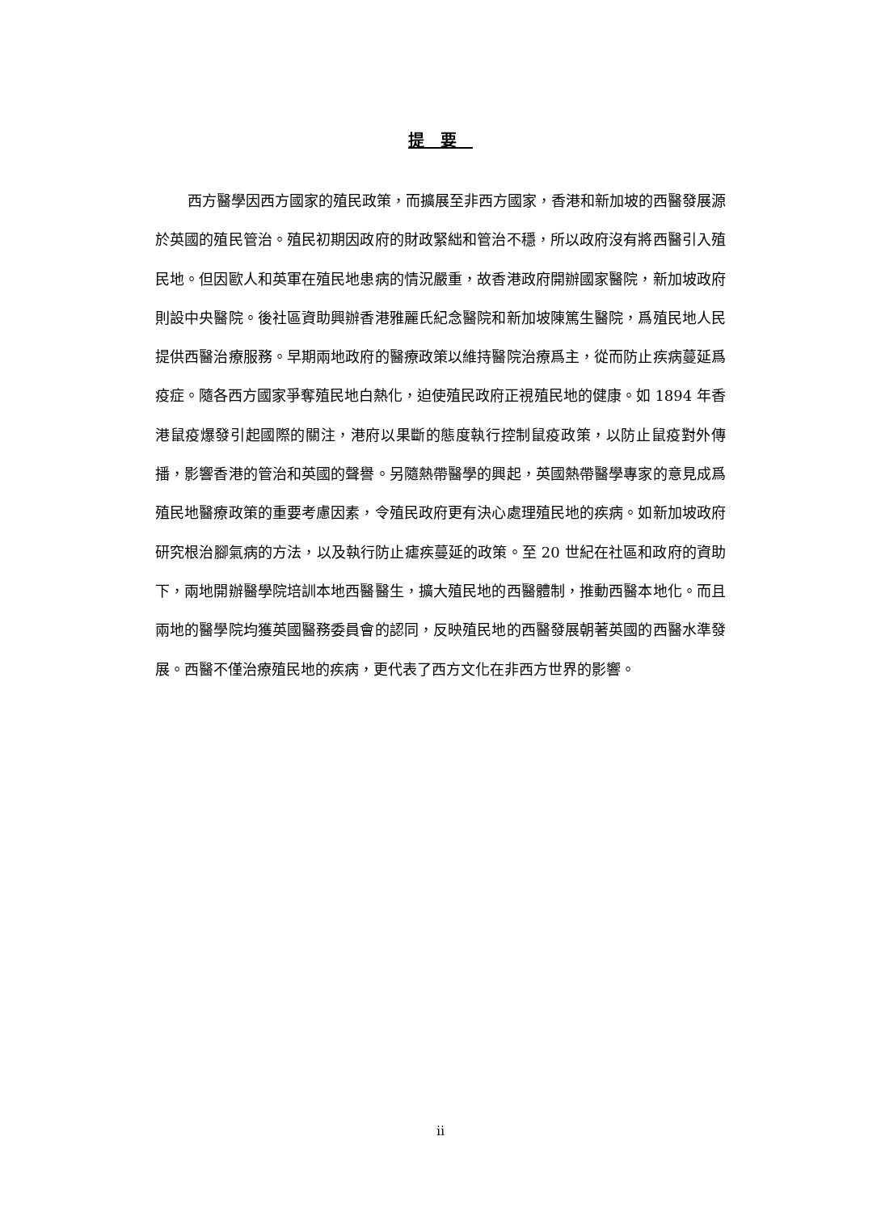提要
西方醫學因西方國家的殖民政策，而擴展至非西方國家，香港和新加坡的西醫發展源於英國的殖民管治。殖民初期因政府的財政緊絀和管治不穩，所以政府沒有將西醫引入殖民地。但因歐人和英軍在殖民地患病的情況嚴重，故香港政府開辦國家醫院，新加坡政府則設中央醫院。後社區資助興辦香港雅麗氏紀念醫院和新加坡陳篤生醫院，爲殖民地人民提供西醫治療服務。早期兩地政府的醫療政策以維持醫院治療爲主，從而防止疾病蔓延爲疫症。隨各西方國家爭奪殖民地白熱化，迫使殖民政府正視殖民地的健康。如 1894 年香港鼠疫爆發引起國際的關注，港府以果斷的態度執行控制鼠疫政策，以防止鼠疫對外傳播，影響香港的管治和英國的聲譽。另隨熱帶醫學的興起，英國熱帶醫學專家的意見成爲殖民地醫療政策的重要考慮因素，令殖民政府更有決心處理殖民地的疾病。如新加坡政府研究根治腳氣病的方法，以及執行防止瘧疾蔓延的政策。至 20 世紀在社區和政府的資助下，兩地開辦醫學院培訓本地西醫醫生，擴大殖民地的西醫體制，推動西醫本地化。而且兩地的醫學院均獲英國醫務委員會的認同，反映殖民地的西醫發展朝著英國的西醫水準發展。西醫不僅治療殖民地的疾病，更代表了西方文化在非西方世界的影響。
ii